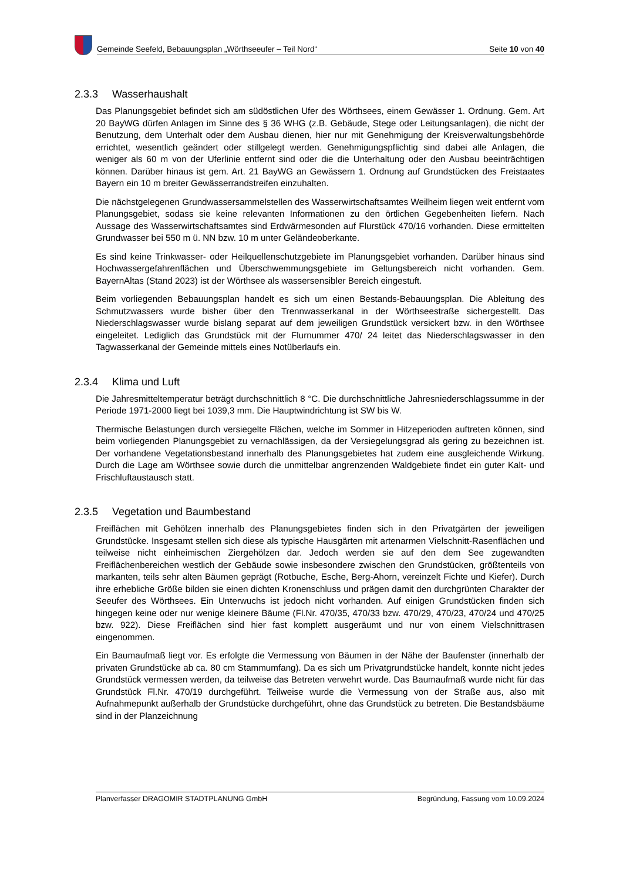Gemeinde Seefeld, Bebauungsplan „Wörthseeufer – Teil Nord“Seite 10 von 40
2.3.3 Wasserhaushalt
Das Planungsgebiet befindet sich am südöstlichen Ufer des Wörthsees, einem Gewässer 1. Ordnung. Gem. Art 20 BayWG dürfen Anlagen im Sinne des § 36 WHG (z.B. Gebäude, Stege oder Leitungsanlagen), die nicht der Benutzung, dem Unterhalt oder dem Ausbau dienen, hier nur mit Genehmigung der Kreisverwaltungsbehörde errichtet, wesentlich geändert oder stillgelegt werden. Genehmigungspflichtig sind dabei alle Anlagen, die weniger als 60 m von der Uferlinie entfernt sind oder die die Unterhaltung oder den Ausbau beeinträchtigen können. Darüber hinaus ist gem. Art. 21 BayWG an Gewässern 1. Ordnung auf Grundstücken des Freistaates Bayern ein 10 m breiter Gewässerrandstreifen einzuhalten.
Die nächstgelegenen Grundwassersammelstellen des Wasserwirtschaftsamtes Weilheim liegen weit entfernt vom Planungsgebiet, sodass sie keine relevanten Informationen zu den örtlichen Gegebenheiten liefern. Nach Aussage des Wasserwirtschaftsamtes sind Erdwärmesonden auf Flurstück 470/16 vorhanden. Diese ermittelten Grundwasser bei 550 m ü. NN bzw. 10 m unter Geländeoberkante.
Es sind keine Trinkwasser- oder Heilquellenschutzgebiete im Planungsgebiet vorhanden. Darüber hinaus sind Hochwassergefahrenflächen und Überschwemmungsgebiete im Geltungsbereich nicht vorhanden. Gem. BayernAltas (Stand 2023) ist der Wörthsee als wassersensibler Bereich eingestuft.
Beim vorliegenden Bebauungsplan handelt es sich um einen Bestands-Bebauungsplan. Die Ableitung des Schmutzwassers wurde bisher über den Trennwasserkanal in der Wörthseestraße sichergestellt. Das Niederschlagswasser wurde bislang separat auf dem jeweiligen Grundstück versickert bzw. in den Wörthsee eingeleitet. Lediglich das Grundstück mit der Flurnummer 470/ 24 leitet das Niederschlagswasser in den Tagwasserkanal der Gemeinde mittels eines Notüberlaufs ein.
2.3.4 Klima und Luft
Die Jahresmitteltemperatur beträgt durchschnittlich 8 °C. Die durchschnittliche Jahresniederschlagssumme in der Periode 1971-2000 liegt bei 1039,3 mm. Die Hauptwindrichtung ist SW bis W.
Thermische Belastungen durch versiegelte Flächen, welche im Sommer in Hitzeperioden auftreten können, sind beim vorliegenden Planungsgebiet zu vernachlässigen, da der Versiegelungsgrad als gering zu bezeichnen ist. Der vorhandene Vegetationsbestand innerhalb des Planungsgebietes hat zudem eine ausgleichende Wirkung. Durch die Lage am Wörthsee sowie durch die unmittelbar angrenzenden Waldgebiete findet ein guter Kalt- und Frischluftaustausch statt.
2.3.5 Vegetation und Baumbestand
Freiflächen mit Gehölzen innerhalb des Planungsgebietes finden sich in den Privatgärten der jeweiligen Grundstücke. Insgesamt stellen sich diese als typische Hausgärten mit artenarmen Vielschnitt-Rasenflächen und teilweise nicht einheimischen Ziergehölzen dar. Jedoch werden sie auf den dem See zugewandten Freiflächenbereichen westlich der Gebäude sowie insbesondere zwischen den Grundstücken, größtenteils von markanten, teils sehr alten Bäumen geprägt (Rotbuche, Esche, Berg-Ahorn, vereinzelt Fichte und Kiefer). Durch ihre erhebliche Größe bilden sie einen dichten Kronenschluss und prägen damit den durchgrünten Charakter der Seeufer des Wörthsees. Ein Unterwuchs ist jedoch nicht vorhanden. Auf einigen Grundstücken finden sich hingegen keine oder nur wenige kleinere Bäume (Fl.Nr. 470/35, 470/33 bzw. 470/29, 470/23, 470/24 und 470/25 bzw. 922). Diese Freiflächen sind hier fast komplett ausgeräumt und nur von einem Vielschnittrasen eingenommen.
Ein Baumaufmaß liegt vor. Es erfolgte die Vermessung von Bäumen in der Nähe der Baufenster (innerhalb der privaten Grundstücke ab ca. 80 cm Stammumfang). Da es sich um Privatgrundstücke handelt, konnte nicht jedes Grundstück vermessen werden, da teilweise das Betreten verwehrt wurde. Das Baumaufmaß wurde nicht für das Grundstück Fl.Nr. 470/19 durchgeführt. Teilweise wurde die Vermessung von der Straße aus, also mit Aufnahmepunkt außerhalb der Grundstücke durchgeführt, ohne das Grundstück zu betreten. Die Bestandsbäume sind in der Planzeichnung
Planverfasser DRAGOMIR STADTPLANUNG GmbH Begründung, Fassung vom 10.09.2024